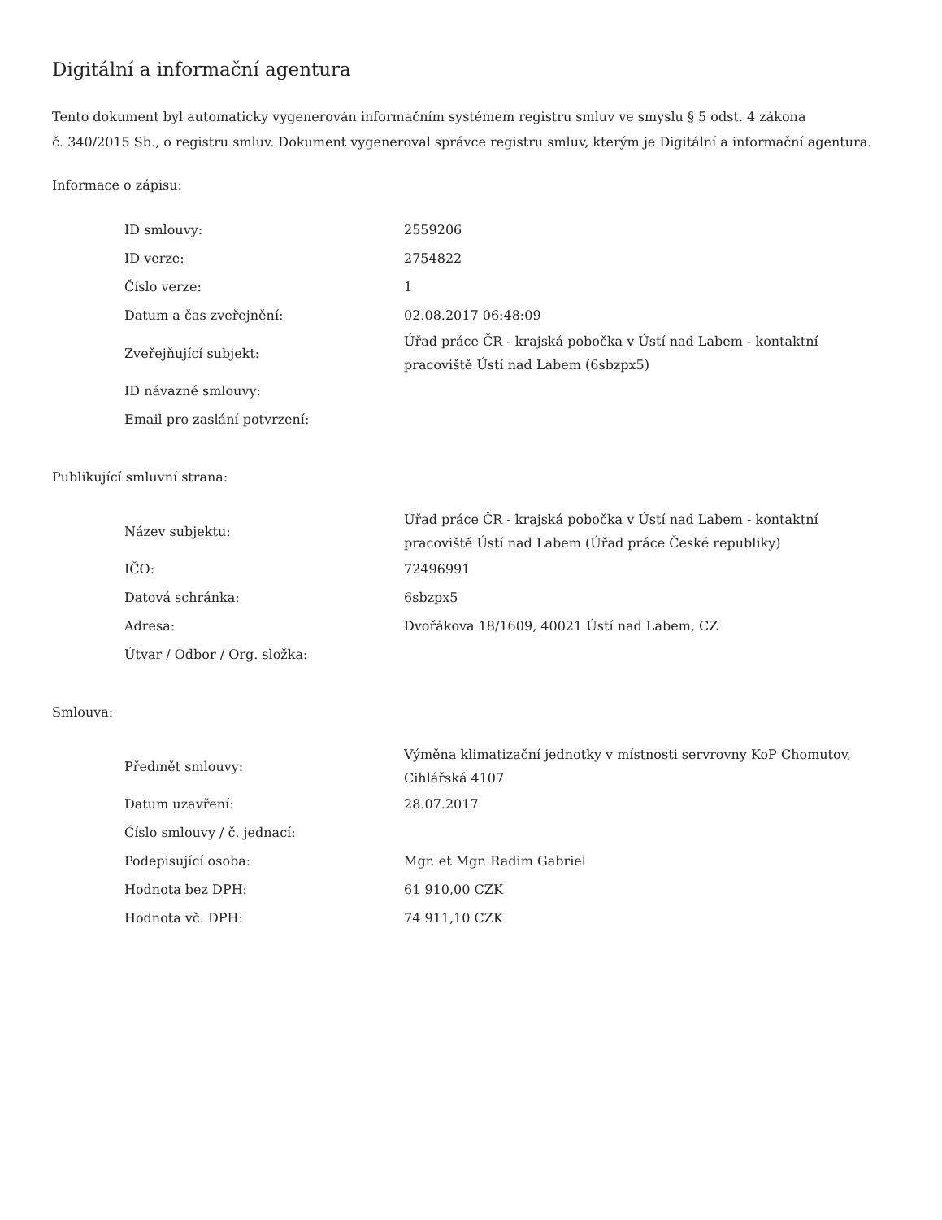Digitální a informační agentura
Tento dokument byl automaticky vygenerován informačním systémem registru smluv ve smyslu § 5 odst. 4 zákona
č. 340/2015 Sb., o registru smluv. Dokument vygeneroval správce registru smluv, kterým je Digitální a informační agentura.
Informace o zápisu:
| ID smlouvy: | 2559206 |
| ID verze: | 2754822 |
| Číslo verze: | 1 |
| Datum a čas zveřejnění: | 02.08.2017 06:48:09 |
| Zveřejňující subjekt: | Úřad práce ČR - krajská pobočka v Ústí nad Labem - kontaktní pracoviště Ústí nad Labem (6sbzpx5) |
| ID návazné smlouvy: | |
| Email pro zaslání potvrzení: | |
Publikující smluvní strana:
| Název subjektu: | Úřad práce ČR - krajská pobočka v Ústí nad Labem - kontaktní pracoviště Ústí nad Labem (Úřad práce České republiky) |
| IČO: | 72496991 |
| Datová schránka: | 6sbzpx5 |
| Adresa: | Dvořákova 18/1609, 40021 Ústí nad Labem, CZ |
| Útvar / Odbor / Org. složka: | |
Smlouva:
| Předmět smlouvy: | Výměna klimatizační jednotky v místnosti servrovny KoP Chomutov, Cihlářská 4107 |
| Datum uzavření: | 28.07.2017 |
| Číslo smlouvy / č. jednací: | |
| Podepisující osoba: | Mgr. et Mgr. Radim Gabriel |
| Hodnota bez DPH: | 61 910,00 CZK |
| Hodnota vč. DPH: | 74 911,10 CZK |